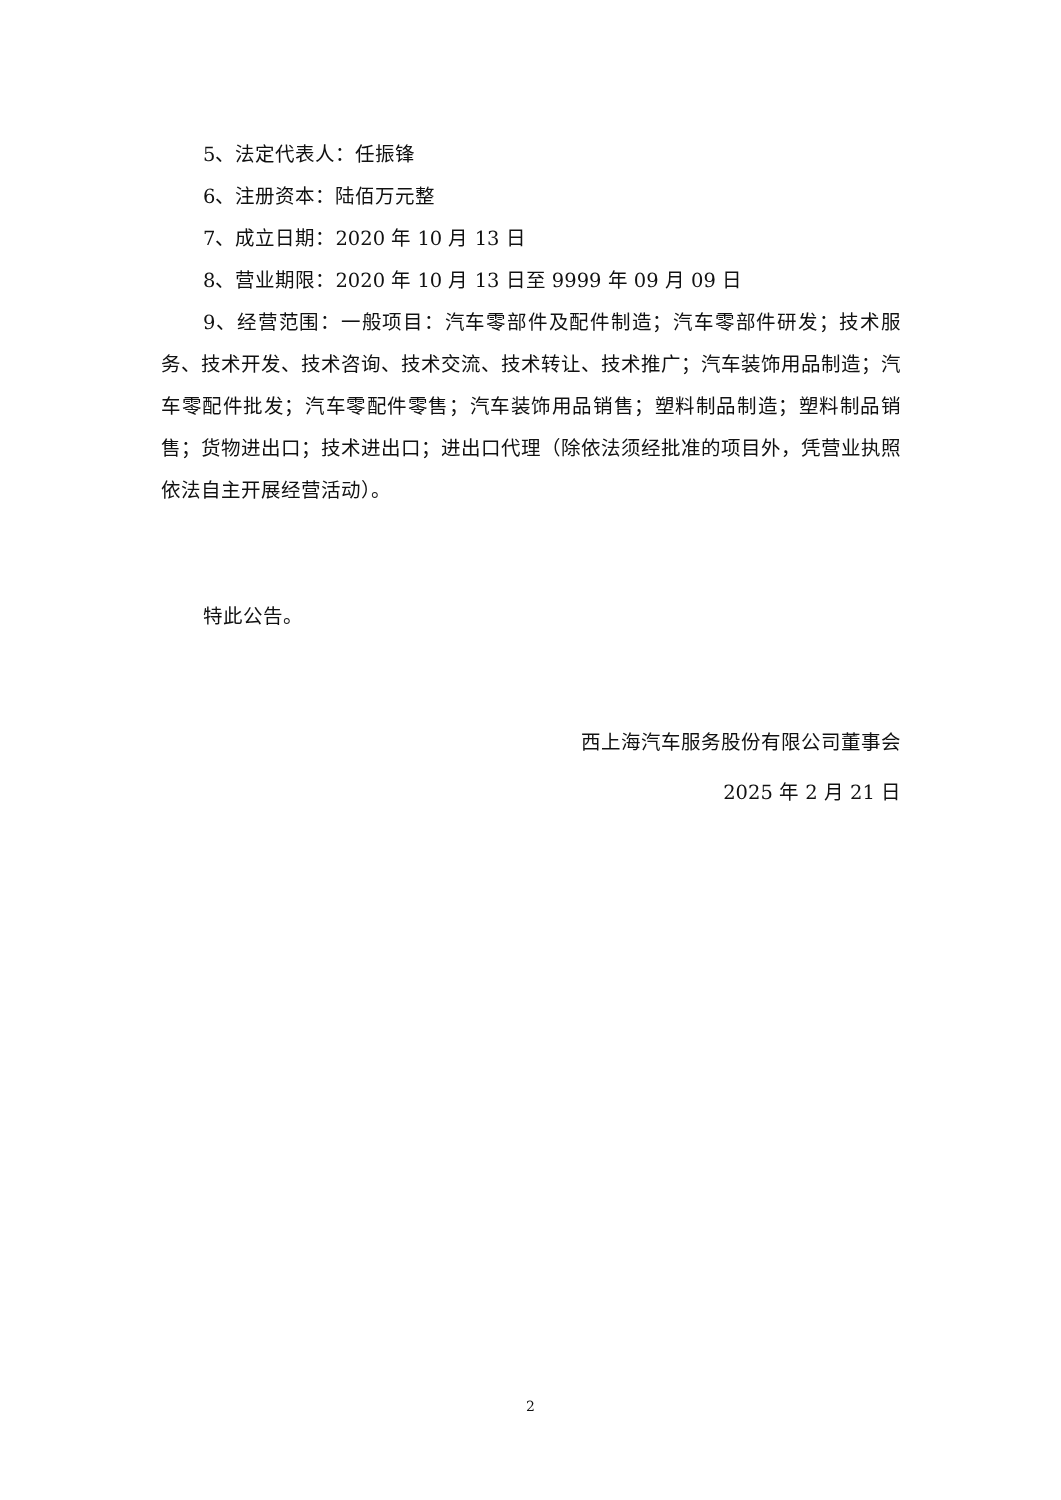5、法定代表人：任振锋
6、注册资本：陆佰万元整
7、成立日期：2020 年 10 月 13 日
8、营业期限：2020 年 10 月 13 日至 9999 年 09 月 09 日
9、经营范围：一般项目：汽车零部件及配件制造；汽车零部件研发；技术服务、技术开发、技术咨询、技术交流、技术转让、技术推广；汽车装饰用品制造；汽车零配件批发；汽车零配件零售；汽车装饰用品销售；塑料制品制造；塑料制品销售；货物进出口；技术进出口；进出口代理（除依法须经批准的项目外，凭营业执照依法自主开展经营活动）。
特此公告。
西上海汽车服务股份有限公司董事会
2025 年 2 月 21 日
2